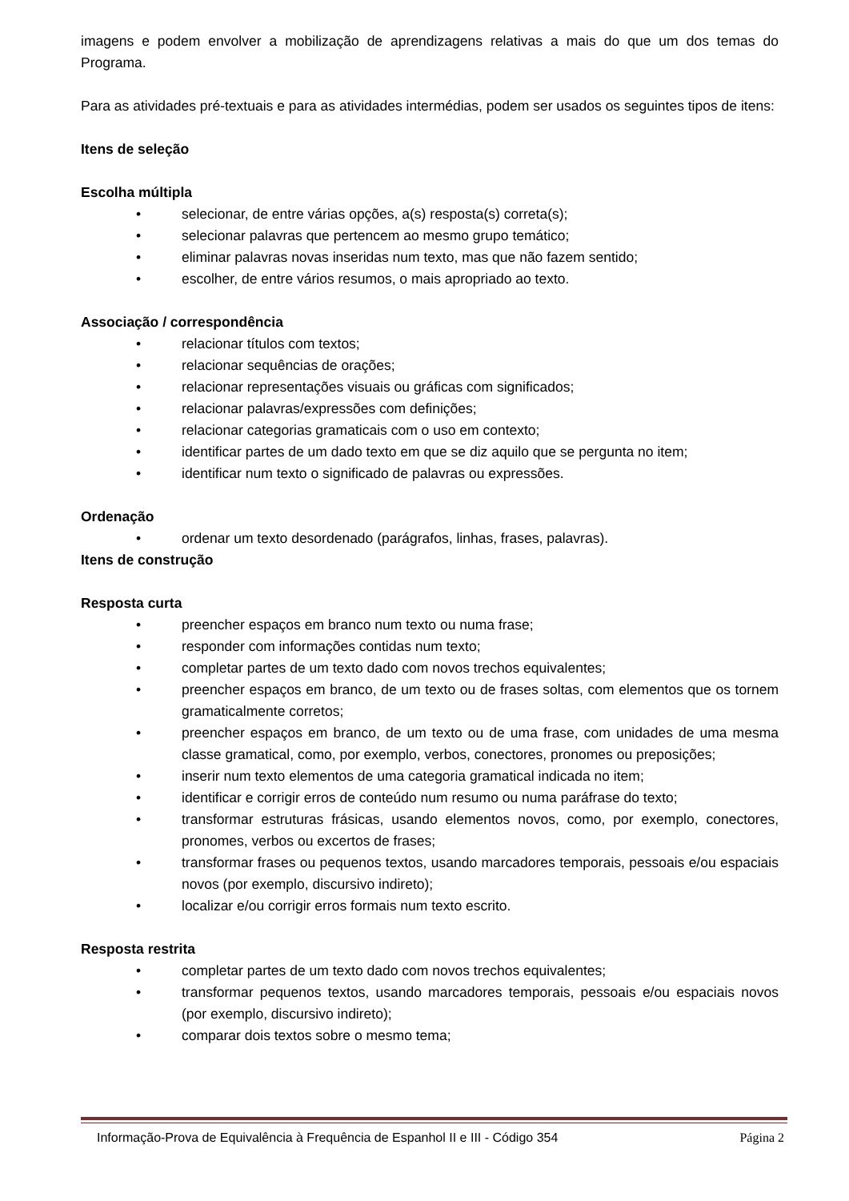imagens e podem envolver a mobilização de aprendizagens relativas a mais do que um dos temas do Programa.
Para as atividades pré-textuais e para as atividades intermédias, podem ser usados os seguintes tipos de itens:
Itens de seleção
Escolha múltipla
• selecionar, de entre várias opções, a(s) resposta(s) correta(s);
• selecionar palavras que pertencem ao mesmo grupo temático;
• eliminar palavras novas inseridas num texto, mas que não fazem sentido;
• escolher, de entre vários resumos, o mais apropriado ao texto.
Associação / correspondência
• relacionar títulos com textos;
• relacionar sequências de orações;
• relacionar representações visuais ou gráficas com significados;
• relacionar palavras/expressões com definições;
• relacionar categorias gramaticais com o uso em contexto;
• identificar partes de um dado texto em que se diz aquilo que se pergunta no item;
• identificar num texto o significado de palavras ou expressões.
Ordenação
• ordenar um texto desordenado (parágrafos, linhas, frases, palavras).
Itens de construção
Resposta curta
• preencher espaços em branco num texto ou numa frase;
• responder com informações contidas num texto;
• completar partes de um texto dado com novos trechos equivalentes;
• preencher espaços em branco, de um texto ou de frases soltas, com elementos que os tornem gramaticalmente corretos;
• preencher espaços em branco, de um texto ou de uma frase, com unidades de uma mesma classe gramatical, como, por exemplo, verbos, conectores, pronomes ou preposições;
• inserir num texto elementos de uma categoria gramatical indicada no item;
• identificar e corrigir erros de conteúdo num resumo ou numa paráfrase do texto;
• transformar estruturas frásicas, usando elementos novos, como, por exemplo, conectores, pronomes, verbos ou excertos de frases;
• transformar frases ou pequenos textos, usando marcadores temporais, pessoais e/ou espaciais novos (por exemplo, discursivo indireto);
• localizar e/ou corrigir erros formais num texto escrito.
Resposta restrita
• completar partes de um texto dado com novos trechos equivalentes;
• transformar pequenos textos, usando marcadores temporais, pessoais e/ou espaciais novos (por exemplo, discursivo indireto);
• comparar dois textos sobre o mesmo tema;
Informação-Prova de Equivalência à Frequência de Espanhol II e III - Código 354 Página 2